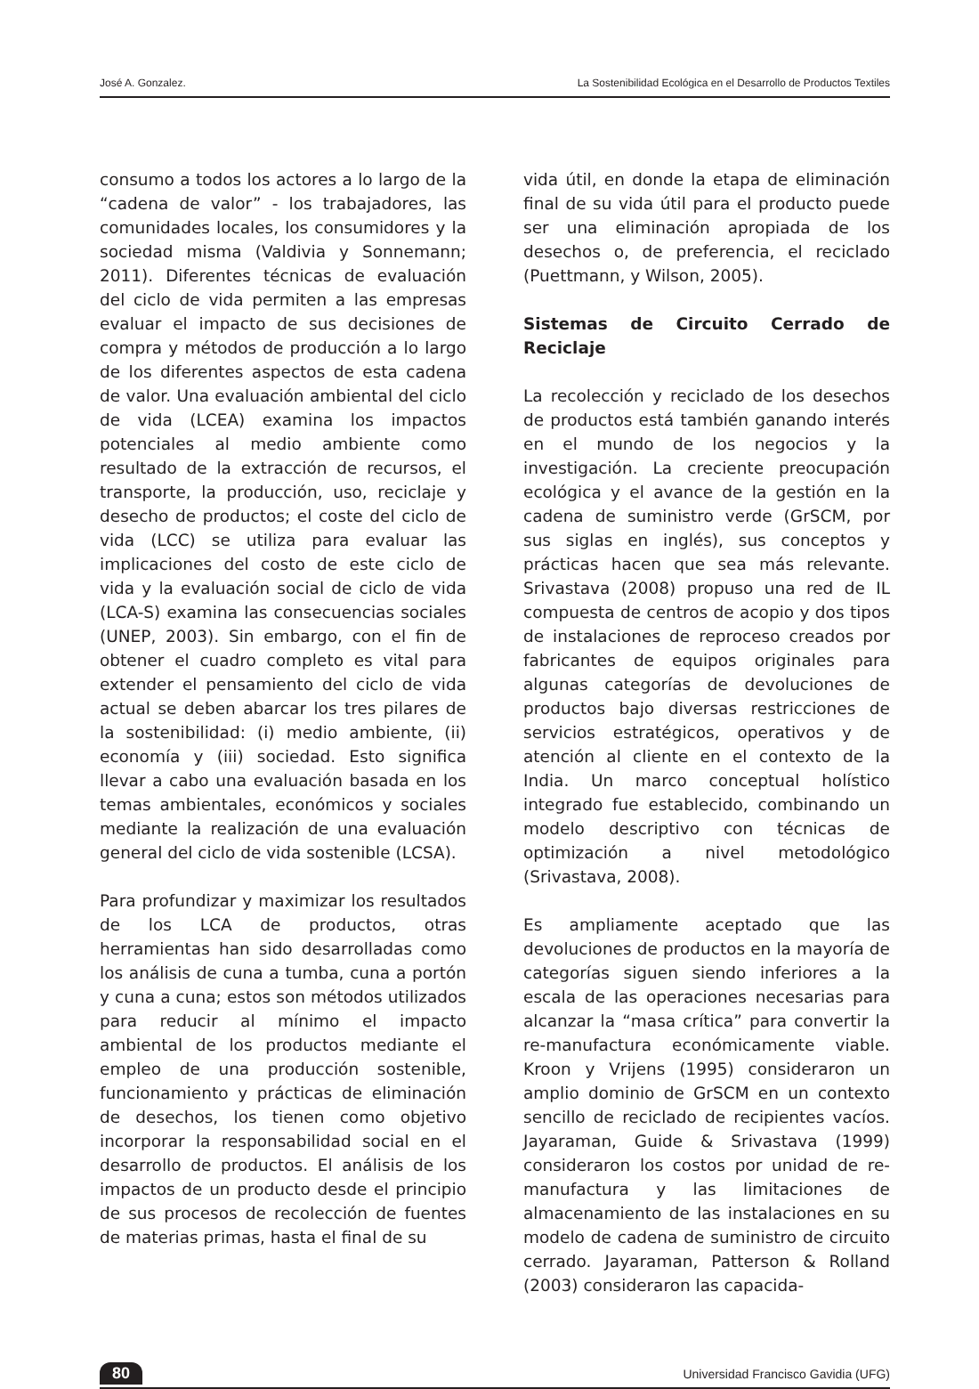José A. Gonzalez. La Sostenibilidad Ecológica en el Desarrollo de Productos Textiles
consumo a todos los actores a lo largo de la “cadena de valor” - los trabajadores, las comunidades locales, los consumidores y la sociedad misma (Valdivia y Sonnemann; 2011). Diferentes técnicas de evaluación del ciclo de vida permiten a las empresas evaluar el impacto de sus decisiones de compra y métodos de producción a lo largo de los diferentes aspectos de esta cadena de valor. Una evaluación ambiental del ciclo de vida (LCEA) examina los impactos potenciales al medio ambiente como resultado de la extracción de recursos, el transporte, la producción, uso, reciclaje y desecho de productos; el coste del ciclo de vida (LCC) se utiliza para evaluar las implicaciones del costo de este ciclo de vida y la evaluación social de ciclo de vida (LCA-S) examina las consecuencias sociales (UNEP, 2003). Sin embargo, con el fin de obtener el cuadro completo es vital para extender el pensamiento del ciclo de vida actual se deben abarcar los tres pilares de la sostenibilidad: (i) medio ambiente, (ii) economía y (iii) sociedad. Esto significa llevar a cabo una evaluación basada en los temas ambientales, económicos y sociales mediante la realización de una evaluación general del ciclo de vida sostenible (LCSA).
Para profundizar y maximizar los resultados de los LCA de productos, otras herramientas han sido desarrolladas como los análisis de cuna a tumba, cuna a portón y cuna a cuna; estos son métodos utilizados para reducir al mínimo el impacto ambiental de los productos mediante el empleo de una producción sostenible, funcionamiento y prácticas de eliminación de desechos, los tienen como objetivo incorporar la responsabilidad social en el desarrollo de productos. El análisis de los impactos de un producto desde el principio de sus procesos de recolección de fuentes de materias primas, hasta el final de su
vida útil, en donde la etapa de eliminación final de su vida útil para el producto puede ser una eliminación apropiada de los desechos o, de preferencia, el reciclado (Puettmann, y Wilson, 2005).
Sistemas de Circuito Cerrado de Reciclaje
La recolección y reciclado de los desechos de productos está también ganando interés en el mundo de los negocios y la investigación. La creciente preocupación ecológica y el avance de la gestión en la cadena de suministro verde (GrSCM, por sus siglas en inglés), sus conceptos y prácticas hacen que sea más relevante. Srivastava (2008) propuso una red de IL compuesta de centros de acopio y dos tipos de instalaciones de reproceso creados por fabricantes de equipos originales para algunas categorías de devoluciones de productos bajo diversas restricciones de servicios estratégicos, operativos y de atención al cliente en el contexto de la India. Un marco conceptual holístico integrado fue establecido, combinando un modelo descriptivo con técnicas de optimización a nivel metodológico (Srivastava, 2008).
Es ampliamente aceptado que las devoluciones de productos en la mayoría de categorías siguen siendo inferiores a la escala de las operaciones necesarias para alcanzar la “masa crítica” para convertir la re-manufactura económicamente viable. Kroon y Vrijens (1995) consideraron un amplio dominio de GrSCM en un contexto sencillo de reciclado de recipientes vacíos. Jayaraman, Guide & Srivastava (1999) consideraron los costos por unidad de re-manufactura y las limitaciones de almacenamiento de las instalaciones en su modelo de cadena de suministro de circuito cerrado. Jayaraman, Patterson & Rolland (2003) consideraron las capacida-
80 Universidad Francisco Gavidia (UFG)